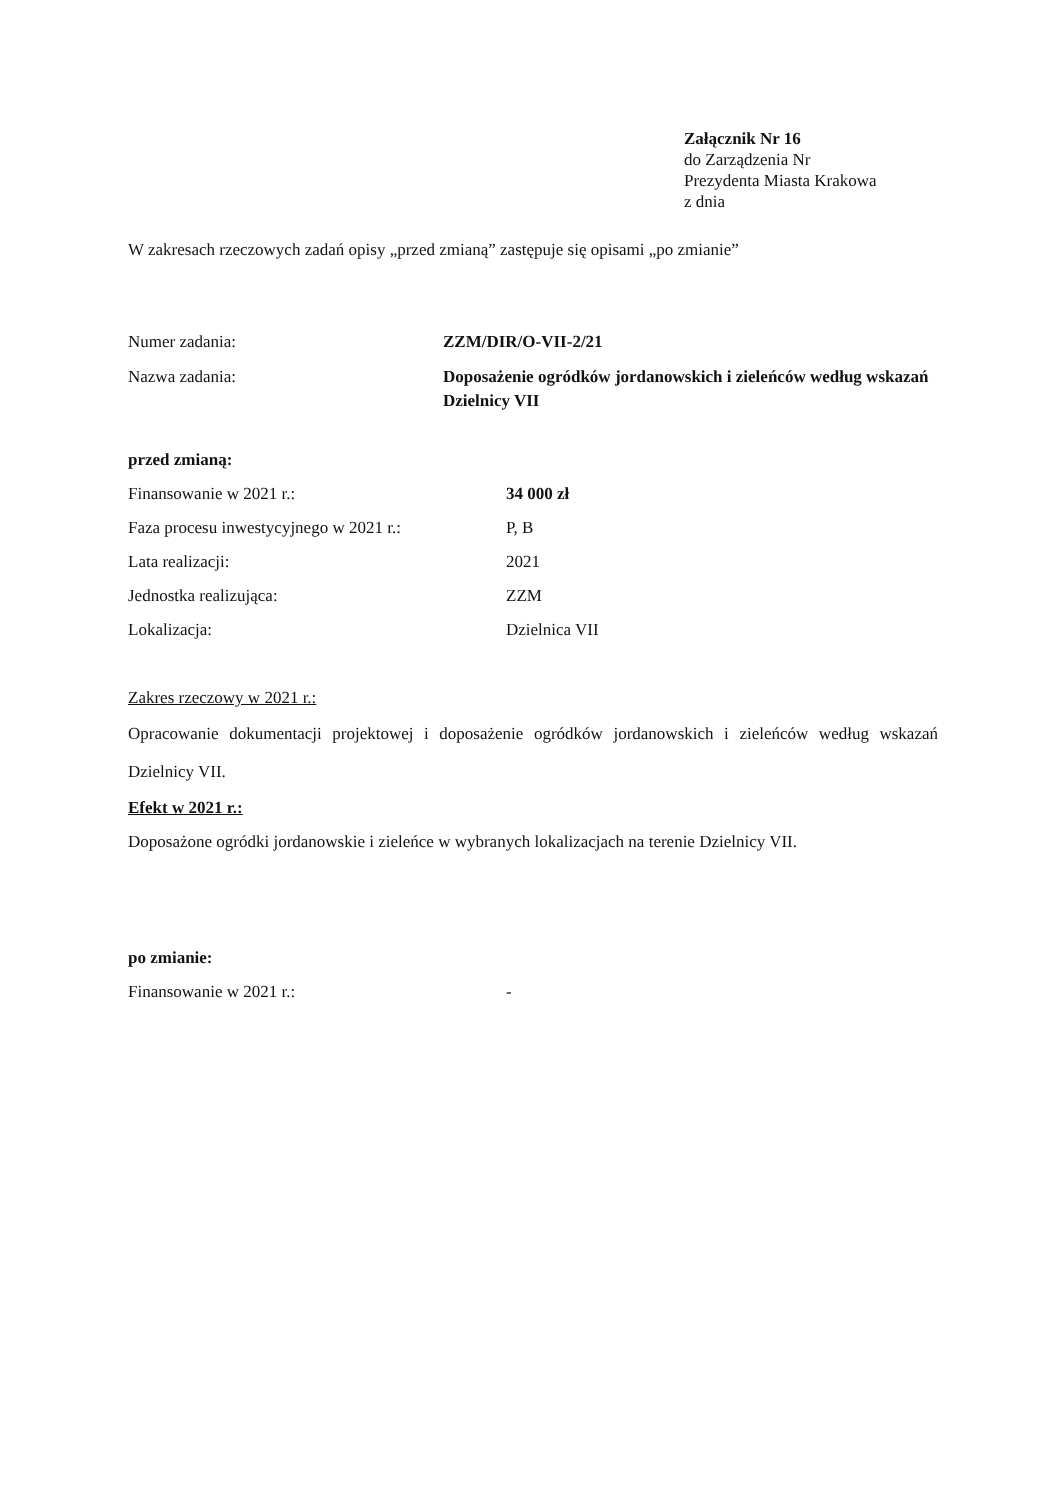Załącznik Nr 16
do Zarządzenia Nr
Prezydenta Miasta Krakowa
z dnia
W zakresach rzeczowych zadań opisy „przed zmianą” zastępuje się opisami „po zmianie”
Numer zadania: ZZM/DIR/O-VII-2/21
Nazwa zadania: Doposażenie ogródków jordanowskich i zieleńców według wskazań Dzielnicy VII
przed zmianą:
Finansowanie w 2021 r.: 34 000 zł
Faza procesu inwestycyjnego w 2021 r.:
P, B
Lata realizacji: 2021
Jednostka realizująca: ZZM
Lokalizacja: Dzielnica VII
Zakres rzeczowy w 2021 r.:
Opracowanie dokumentacji projektowej i doposażenie ogródków jordanowskich i zieleńców według wskazań Dzielnicy VII.
Efekt w 2021 r.:
Doposażone ogródki jordanowskie i zieleńce w wybranych lokalizacjach na terenie Dzielnicy VII.
po zmianie:
Finansowanie w 2021 r.: -